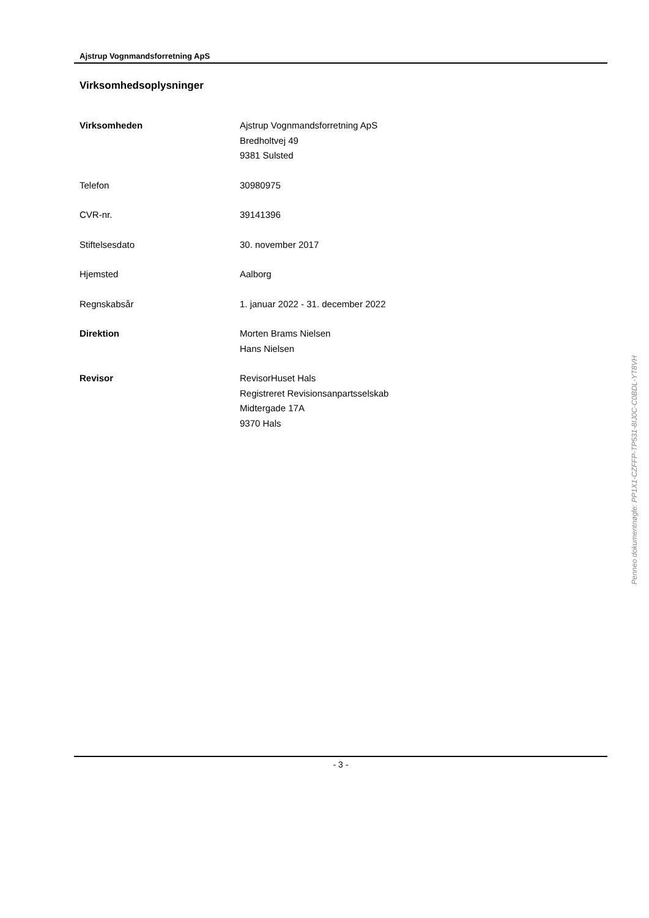Ajstrup Vognmandsforretning ApS
Virksomhedsoplysninger
| Virksomheden | Ajstrup Vognmandsforretning ApS Bredholtvej 49 9381 Sulsted |
| Telefon | 30980975 |
| CVR-nr. | 39141396 |
| Stiftelsesdato | 30. november 2017 |
| Hjemsted | Aalborg |
| Regnskabsår | 1. januar 2022 - 31. december 2022 |
| Direktion | Morten Brams Nielsen Hans Nielsen |
| Revisor | RevisorHuset Hals Registreret Revisionsanpartsselskab Midtergade 17A 9370 Hals |
Penneo dokumentnøgle: PP1X1-CZFFP-TP531-8IJ0C-C0BDL-YT8VH
- 3 -